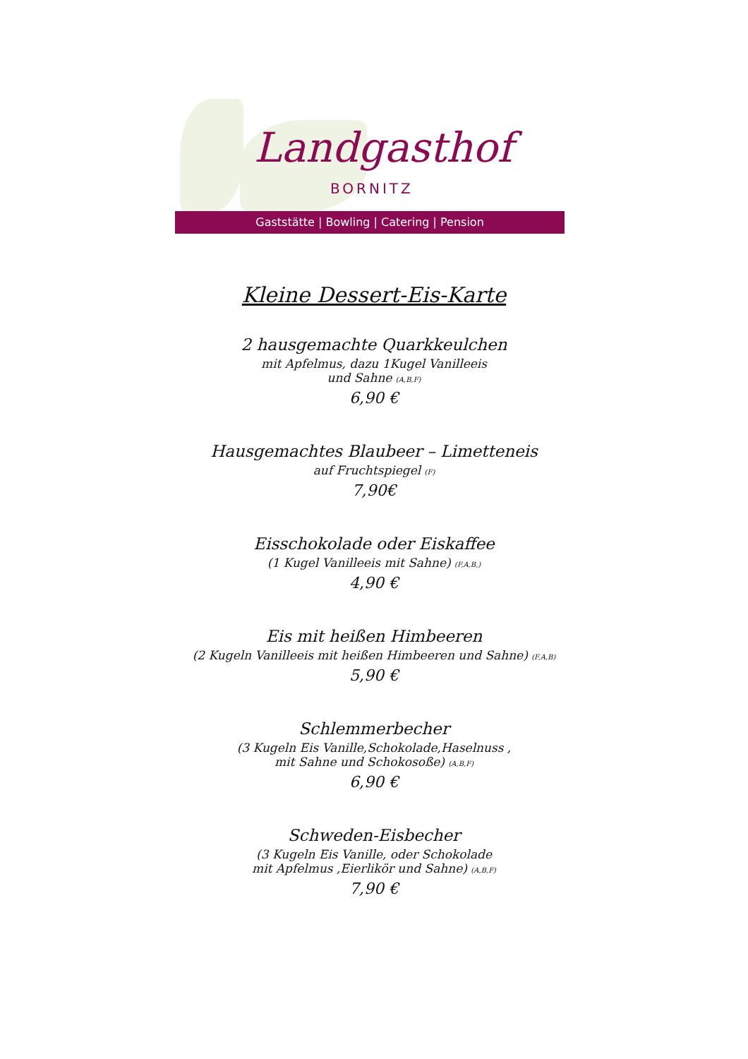Landgasthof
BORNITZ
Gaststätte | Bowling | Catering | Pension
Kleine Dessert-Eis-Karte
2 hausgemachte Quarkkeulchen
mit Apfelmus, dazu 1Kugel Vanilleeis
und Sahne (A,B,F)
6,90 €
Hausgemachtes Blaubeer – Limetteneis
auf Fruchtspiegel (F)
7,90€
Eisschokolade oder Eiskaffee
(1 Kugel Vanilleeis mit Sahne) (F,A,B,)
4,90 €
Eis mit heißen Himbeeren
(2 Kugeln Vanilleeis mit heißen Himbeeren und Sahne) (F,A,B)
5,90 €
Schlemmerbecher
(3 Kugeln Eis Vanille,Schokolade,Haselnuss ,
mit Sahne und Schokosoße) (A,B,F)
6,90 €
Schweden-Eisbecher
(3 Kugeln Eis Vanille, oder Schokolade
mit Apfelmus ,Eierlikör und Sahne) (A,B,F)
7,90 €